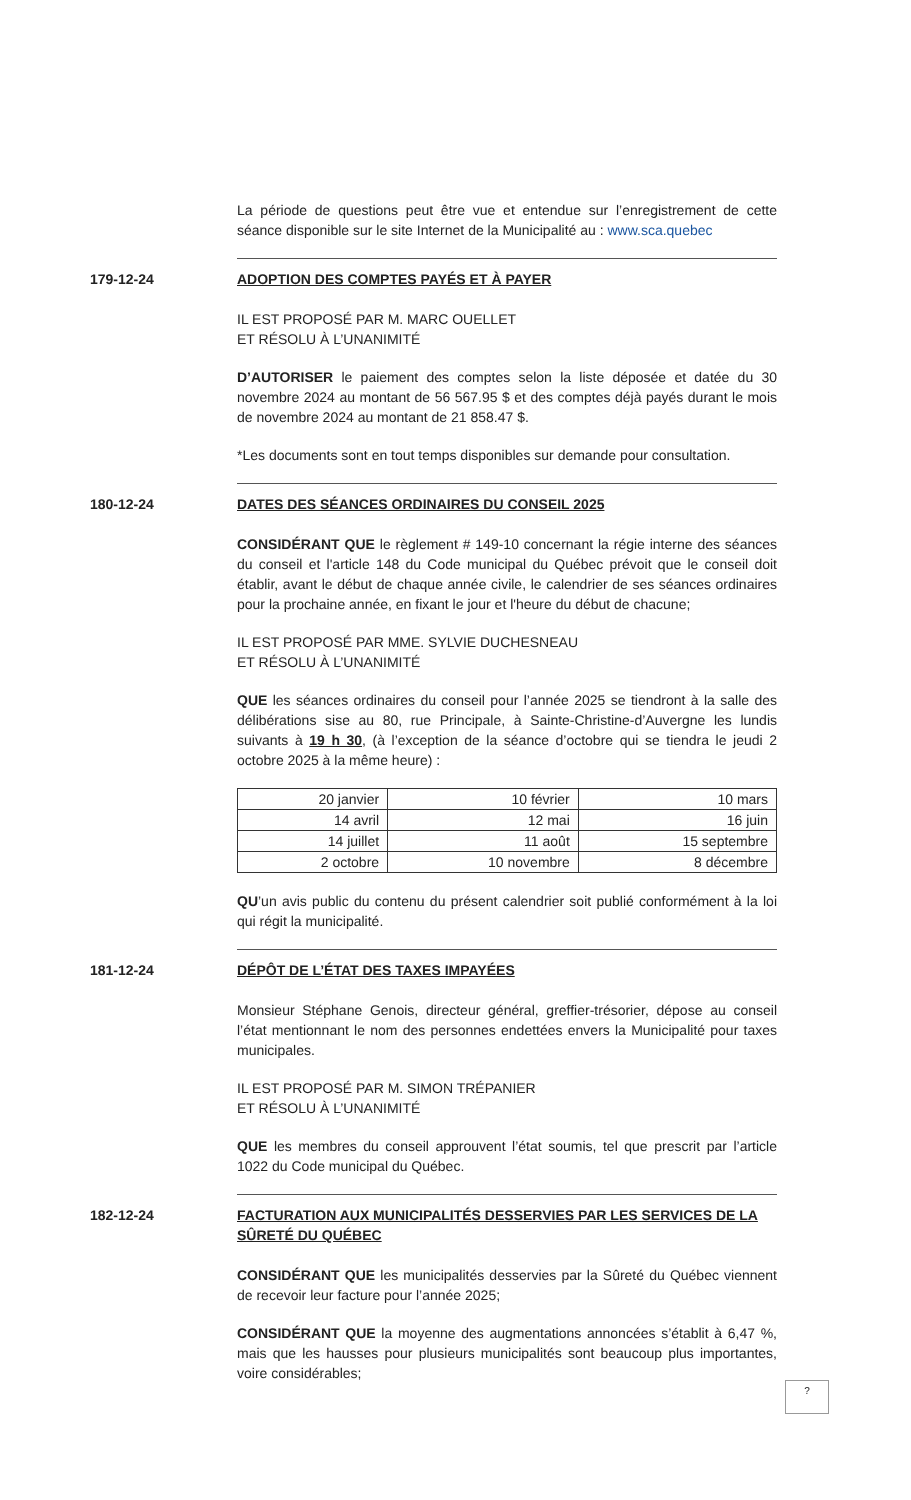La période de questions peut être vue et entendue sur l’enregistrement de cette séance disponible sur le site Internet de la Municipalité au : www.sca.quebec
179-12-24 ADOPTION DES COMPTES PAYÉS ET À PAYER
IL EST PROPOSÉ PAR M. MARC OUELLET
ET RÉSOLU À L’UNANIMITÉ
D’AUTORISER le paiement des comptes selon la liste déposée et datée du 30 novembre 2024 au montant de 56 567.95 $ et des comptes déjà payés durant le mois de novembre 2024 au montant de 21 858.47 $.
*Les documents sont en tout temps disponibles sur demande pour consultation.
180-12-24 DATES DES SÉANCES ORDINAIRES DU CONSEIL 2025
CONSIDÉRANT QUE le règlement # 149-10 concernant la régie interne des séances du conseil et l'article 148 du Code municipal du Québec prévoit que le conseil doit établir, avant le début de chaque année civile, le calendrier de ses séances ordinaires pour la prochaine année, en fixant le jour et l'heure du début de chacune;
IL EST PROPOSÉ PAR MME. SYLVIE DUCHESNEAU
ET RÉSOLU À L’UNANIMITÉ
QUE les séances ordinaires du conseil pour l’année 2025 se tiendront à la salle des délibérations sise au 80, rue Principale, à Sainte-Christine-d’Auvergne les lundis suivants à 19 h 30, (à l’exception de la séance d’octobre qui se tiendra le jeudi 2 octobre 2025 à la même heure) :
| 20 janvier | 10 février | 10 mars |
| 14 avril | 12 mai | 16 juin |
| 14 juillet | 11 août | 15 septembre |
| 2 octobre | 10 novembre | 8 décembre |
QU’un avis public du contenu du présent calendrier soit publié conformément à la loi qui régit la municipalité.
181-12-24 DÉPÔT DE L’ÉTAT DES TAXES IMPAYÉES
Monsieur Stéphane Genois, directeur général, greffier-trésorier, dépose au conseil l’état mentionnant le nom des personnes endettées envers la Municipalité pour taxes municipales.
IL EST PROPOSÉ PAR M. SIMON TRÉPANIER
ET RÉSOLU À L’UNANIMITÉ
QUE les membres du conseil approuvent l’état soumis, tel que prescrit par l’article 1022 du Code municipal du Québec.
182-12-24 FACTURATION AUX MUNICIPALITÉS DESSERVIES PAR LES SERVICES DE LA SÛRETÉ DU QUÉBEC
CONSIDÉRANT QUE les municipalités desservies par la Sûreté du Québec viennent de recevoir leur facture pour l’année 2025;
CONSIDÉRANT QUE la moyenne des augmentations annoncées s’établit à 6,47 %, mais que les hausses pour plusieurs municipalités sont beaucoup plus importantes, voire considérables;
?